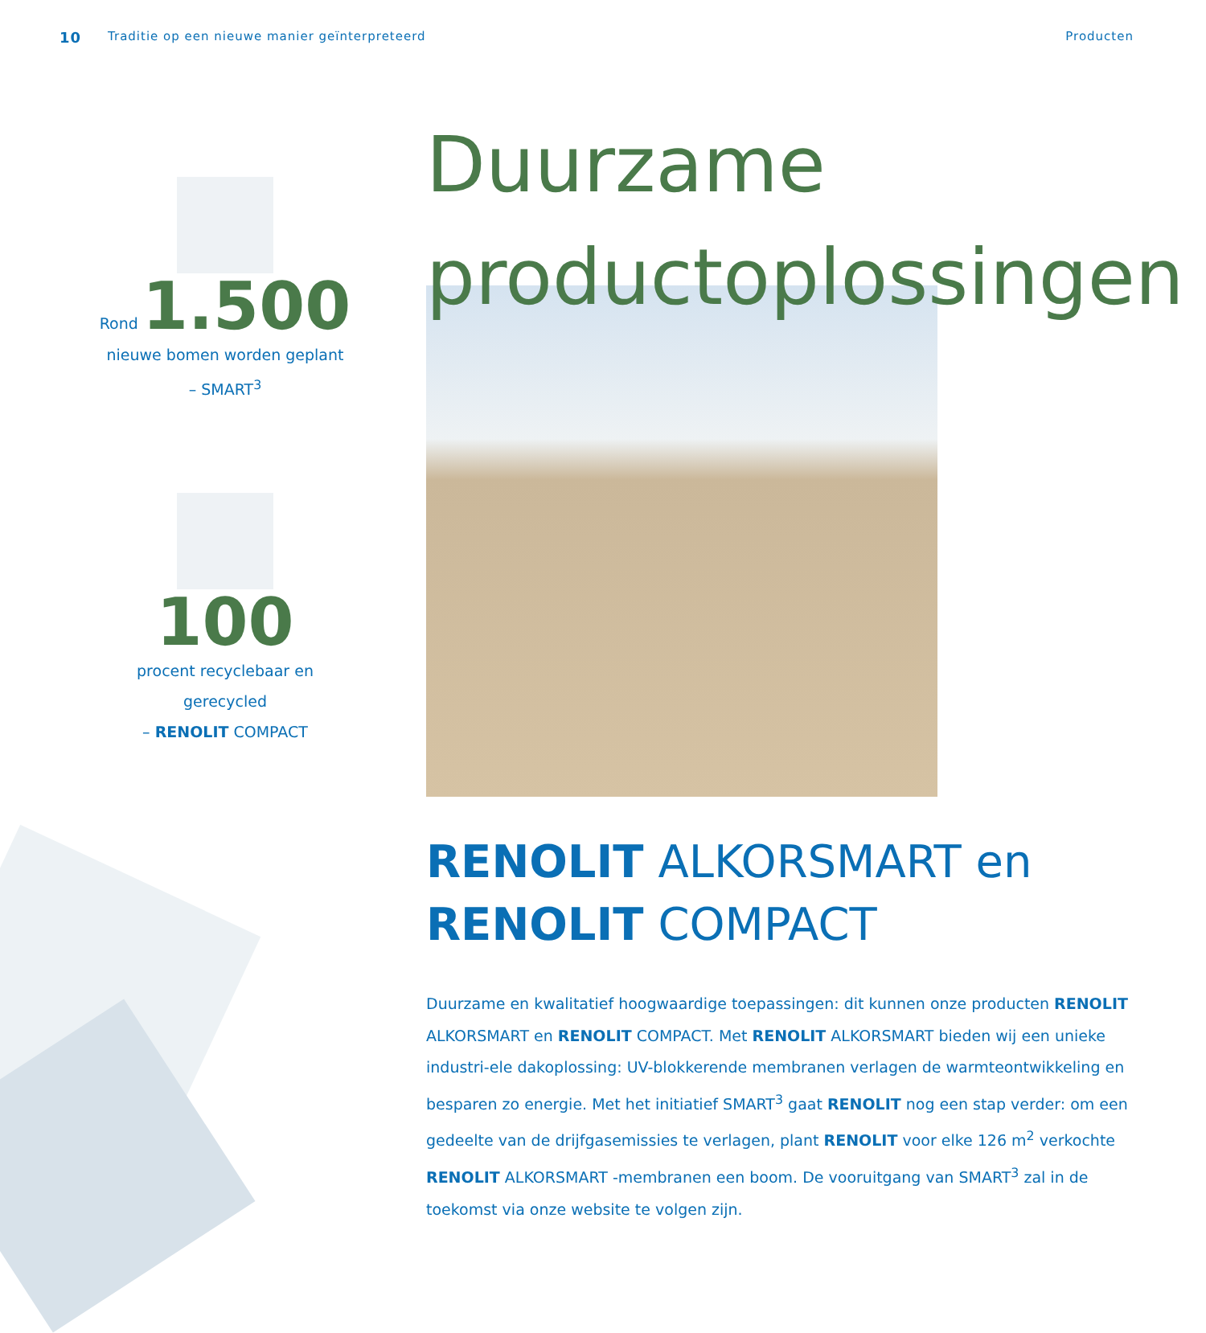10 Traditie op een nieuwe manier geïnterpreteerd Producten
Rond 1.500
nieuwe bomen worden geplant
– SMART<sup>3</sup>
100
procent recyclebaar en gerecycled
– RENOLIT COMPACT
Duurzame productoplossingen
RENOLIT ALKORSMART en
RENOLIT COMPACT
Duurzame en kwalitatief hoogwaardige toepassingen: dit kunnen onze producten RENOLIT ALKORSMART en RENOLIT COMPACT. Met RENOLIT ALKORSMART bieden wij een unieke industri-ele dakoplossing: UV-blokkerende membranen verlagen de warmteontwikkeling en besparen zo energie. Met het initiatief SMART<sup>3</sup> gaat RENOLIT nog een stap verder: om een gedeelte van de drijfgasemissies te verlagen, plant RENOLIT voor elke 126 m<sup>2</sup> verkochte RENOLIT ALKORSMART -membranen een boom. De vooruitgang van SMART<sup>3</sup> zal in de toekomst via onze website te volgen zijn.